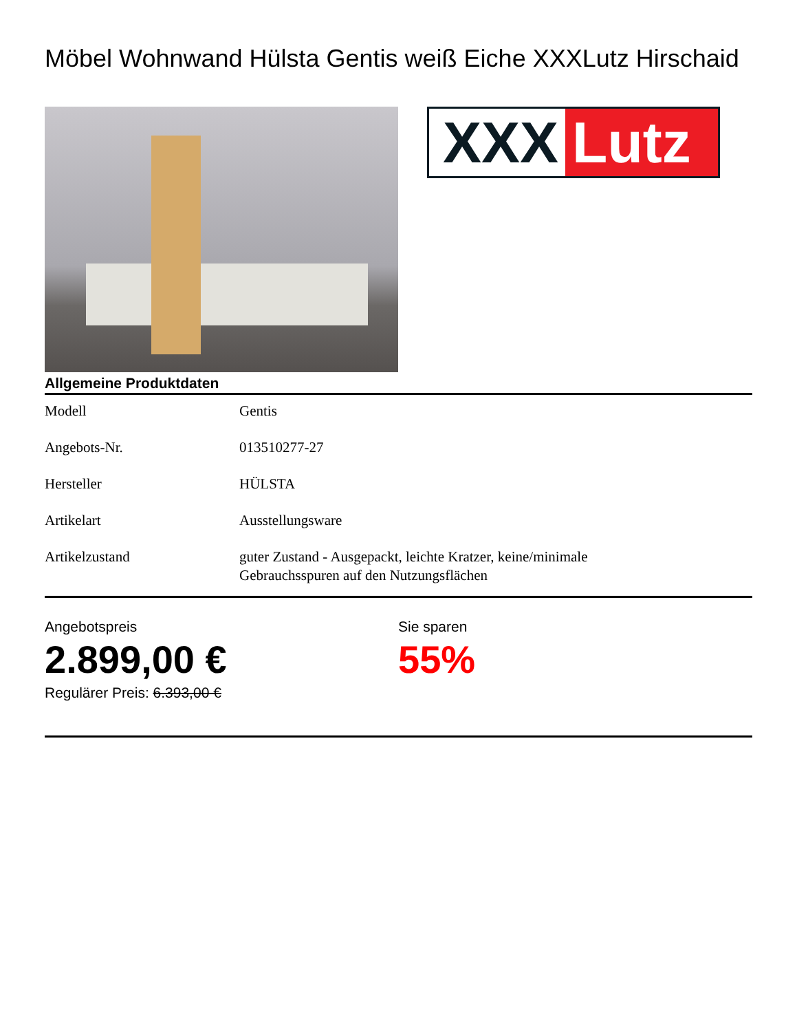Möbel Wohnwand Hülsta Gentis weiß Eiche XXXLutz Hirschaid
XXX Lutz
Allgemeine Produktdaten
| Modell | Gentis |
| Angebots-Nr. | 013510277-27 |
| Hersteller | HÜLSTA |
| Artikelart | Ausstellungsware |
| Artikelzustand | guter Zustand - Ausgepackt, leichte Kratzer, keine/minimale Gebrauchsspuren auf den Nutzungsflächen |
Angebotspreis
2.899,00 €
Regulärer Preis: 6.393,00 €
Sie sparen
55%